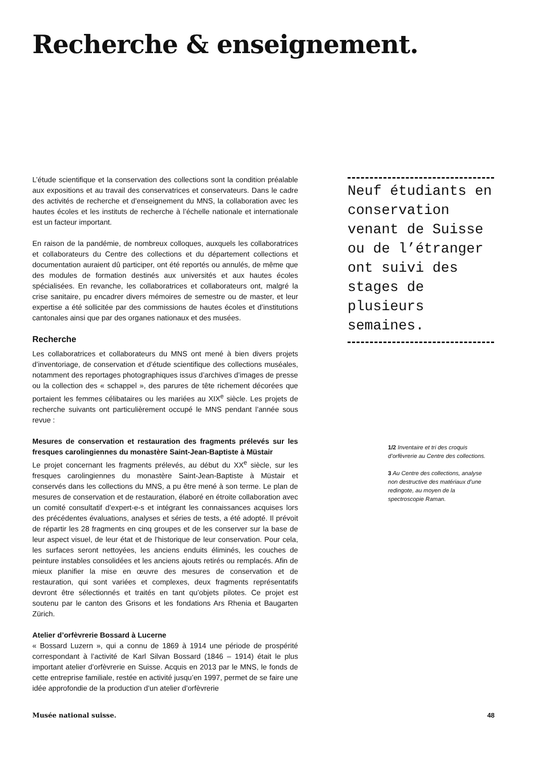Recherche & enseignement.
L’étude scientifique et la conservation des collections sont la condition préalable aux expositions et au travail des conservatrices et conservateurs. Dans le cadre des activités de recherche et d’enseignement du MNS, la collaboration avec les hautes écoles et les instituts de recherche à l’échelle nationale et internationale est un facteur important.
En raison de la pandémie, de nombreux colloques, auxquels les collaboratrices et collaborateurs du Centre des collections et du département collections et documentation auraient dû participer, ont été reportés ou annulés, de même que des modules de formation destinés aux universités et aux hautes écoles spécialisées. En revanche, les collaboratrices et collaborateurs ont, malgré la crise sanitaire, pu encadrer divers mémoires de semestre ou de master, et leur expertise a été sollicitée par des commissions de hautes écoles et d’institutions cantonales ainsi que par des organes nationaux et des musées.
Recherche
Les collaboratrices et collaborateurs du MNS ont mené à bien divers projets d’inventoriage, de conservation et d’étude scientifique des collections muséales, notamment des reportages photographiques issus d’archives d’images de presse ou la collection des « schappel », des parures de tête richement décorées que portaient les femmes célibataires ou les mariées au XIX<sup>e</sup> siècle. Les projets de recherche suivants ont particulièrement occupé le MNS pendant l’année sous revue :
Mesures de conservation et restauration des fragments prélevés sur les fresques carolingiennes du monastère Saint-Jean-Baptiste à Müstair
Le projet concernant les fragments prélevés, au début du XX<sup>e</sup> siècle, sur les fresques carolingiennes du monastère Saint-Jean-Baptiste à Müstair et conservés dans les collections du MNS, a pu être mené à son terme. Le plan de mesures de conservation et de restauration, élaboré en étroite collaboration avec un comité consultatif d’expert-e-s et intégrant les connaissances acquises lors des précédentes évaluations, analyses et séries de tests, a été adopté. Il prévoit de répartir les 28 fragments en cinq groupes et de les conserver sur la base de leur aspect visuel, de leur état et de l’historique de leur conservation. Pour cela, les surfaces seront nettoyées, les anciens enduits éliminés, les couches de peinture instables consolidées et les anciens ajouts retirés ou remplacés. Afin de mieux planifier la mise en œuvre des mesures de conservation et de restauration, qui sont variées et complexes, deux fragments représentatifs devront être sélectionnés et traités en tant qu’objets pilotes. Ce projet est soutenu par le canton des Grisons et les fondations Ars Rhenia et Baugarten Zürich.
Atelier d’orfèvrerie Bossard à Lucerne
« Bossard Luzern », qui a connu de 1869 à 1914 une période de prospérité correspondant à l’activité de Karl Silvan Bossard (1846 – 1914) était le plus important atelier d’orfèvrerie en Suisse. Acquis en 2013 par le MNS, le fonds de cette entreprise familiale, restée en activité jusqu’en 1997, permet de se faire une idée approfondie de la production d’un atelier d’orfèvrerie
Neuf étudiants en conservation venant de Suisse ou de l’étranger ont suivi des stages de plusieurs semaines.
1/2 Inventaire et tri des croquis d’orfèvrerie au Centre des collections.
3 Au Centre des collections, analyse non destructive des matériaux d’une redingote, au moyen de la spectroscopie Raman.
Musée national suisse. 48